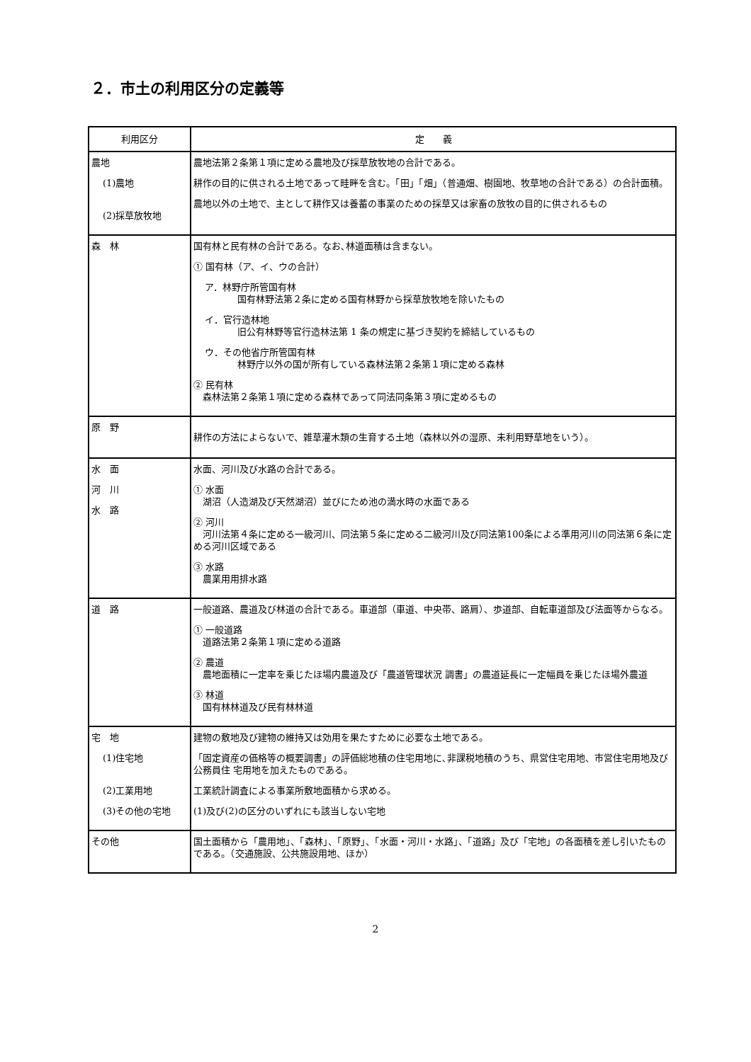２．市土の利用区分の定義等
| 利用区分 | 定 義 |
| --- | --- |
| 農地 (1)農地 (2)採草放牧地 | 農地法第２条第１項に定める農地及び採草放牧地の合計である。 耕作の目的に供される土地であって畦畔を含む。「田」「畑」（普通畑、樹園地、牧草地の合計である）の合計面積。 農地以外の土地で、主として耕作又は養蓄の事業のための採草又は家畜の放牧の目的に供されるもの |
| 森 林 | 国有林と民有林の合計である。なお､林道面積は含まない。 ① 国有林（ア、イ、ウの合計） ア．林野庁所管国有林 国有林野法第２条に定める国有林野から採草放牧地を除いたもの イ．官行造林地 旧公有林野等官行造林法第 1 条の規定に基づき契約を締結しているもの ウ．その他省庁所管国有林 林野庁以外の国が所有している森林法第２条第１項に定める森林 ② 民有林 森林法第２条第１項に定める森林であって同法同条第３項に定めるもの |
| 原 野 | 耕作の方法によらないで、雑草灌木類の生育する土地（森林以外の湿原、未利用野草地をいう）。 |
| 水 面 河 川 水 路 | 水面、河川及び水路の合計である。 ① 水面 湖沼（人造湖及び天然湖沼）並びにため池の満水時の水面である ② 河川 河川法第４条に定める一級河川、同法第５条に定める二級河川及び同法第100条による準用河川の同法第６条に定める河川区域である ③ 水路 農業用用排水路 |
| 道 路 | 一般道路、農道及び林道の合計である。車道部（車道、中央帯、路肩）、歩道部、自転車道部及び法面等からなる。 ① 一般道路 道路法第２条第１項に定める道路 ② 農道 農地面積に一定率を乗じたほ場内農道及び「農道管理状況 調書」の農道延長に一定幅員を乗じたほ場外農道 ③ 林道 国有林林道及び民有林林道 |
| 宅 地 (1)住宅地 (2)工業用地 (3)その他の宅地 | 建物の敷地及び建物の維持又は効用を果たすために必要な土地である。 「固定資産の価格等の概要調書」の評価総地積の住宅用地に､非課税地積のうち、県営住宅用地、市営住宅用地及び公務員住 宅用地を加えたものである。 工業統計調査による事業所敷地面積から求める。 (1)及び(2)の区分のいずれにも該当しない宅地 |
| その他 | 国土面積から「農用地」、「森林」、「原野」、「水面・河川・水路」、「道路」及び「宅地」の各面積を差し引いたものである。（交通施設、公共施設用地、ほか） |
2